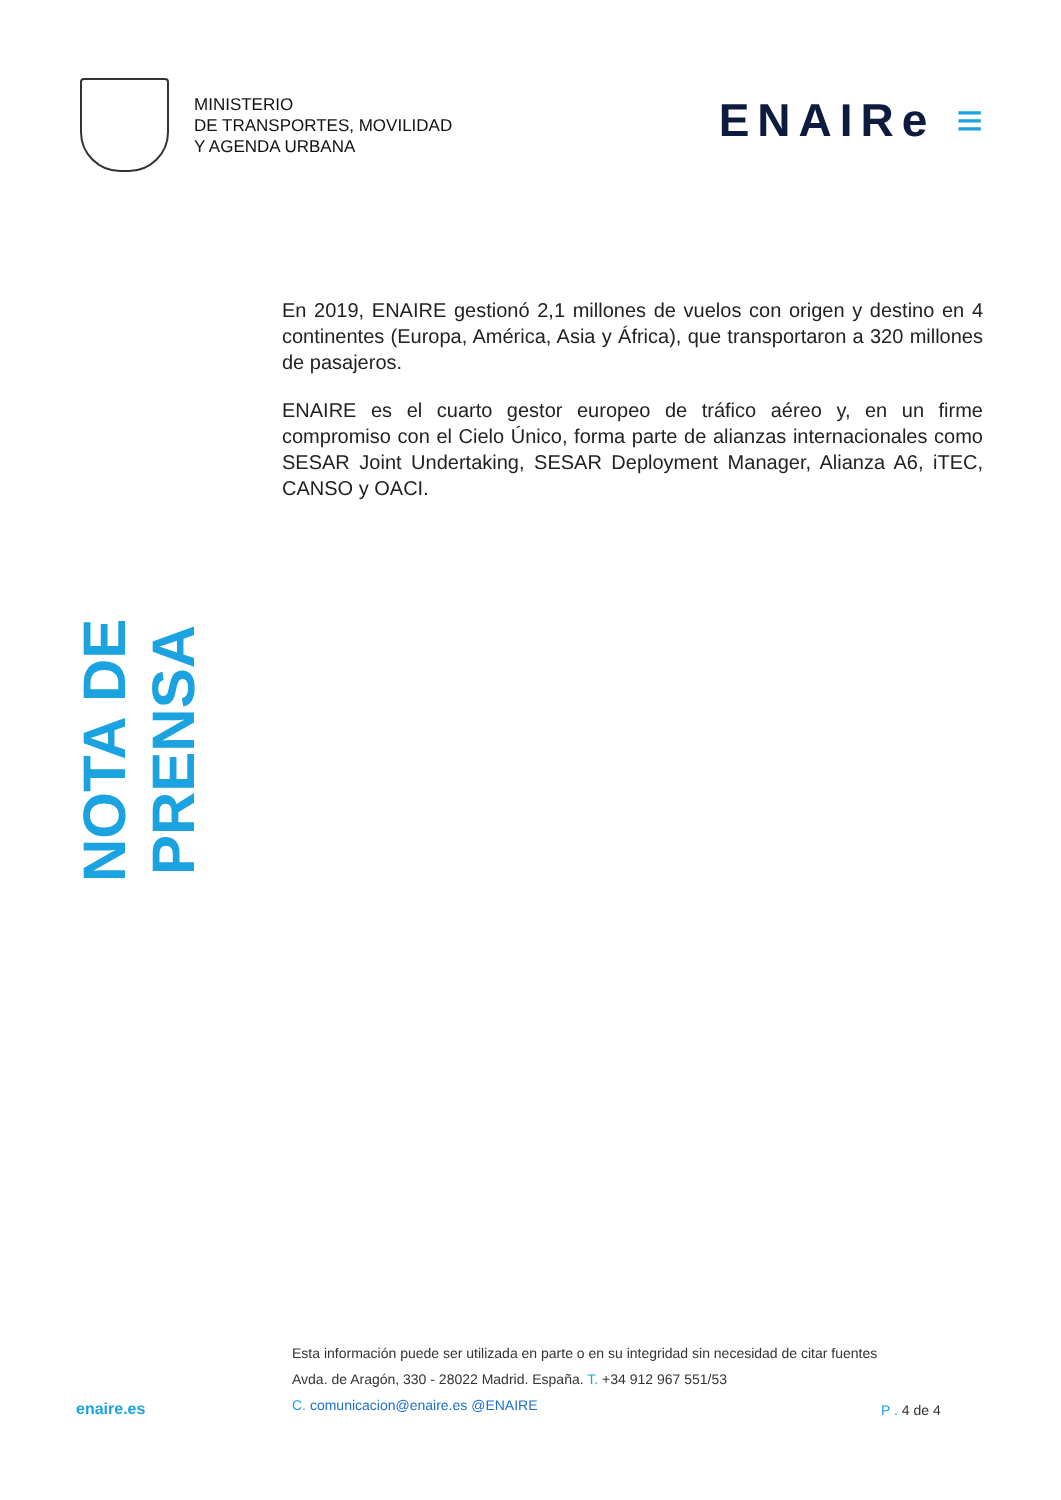MINISTERIO
DE TRANSPORTES, MOVILIDAD
Y AGENDA URBANA
ENAIRe ≡
En 2019, ENAIRE gestionó 2,1 millones de vuelos con origen y destino en 4 continentes (Europa, América, Asia y África), que transportaron a 320 millones de pasajeros.
ENAIRE es el cuarto gestor europeo de tráfico aéreo y, en un firme compromiso con el Cielo Único, forma parte de alianzas internacionales como SESAR Joint Undertaking, SESAR Deployment Manager, Alianza A6, iTEC, CANSO y OACI.
NOTA DE PRENSA
enaire.es
Esta información puede ser utilizada en parte o en su integridad sin necesidad de citar fuentes
Avda. de Aragón, 330 - 28022 Madrid. España. T. +34 912 967 551/53
C. comunicacion@enaire.es @ENAIRE
P . 4 de 4